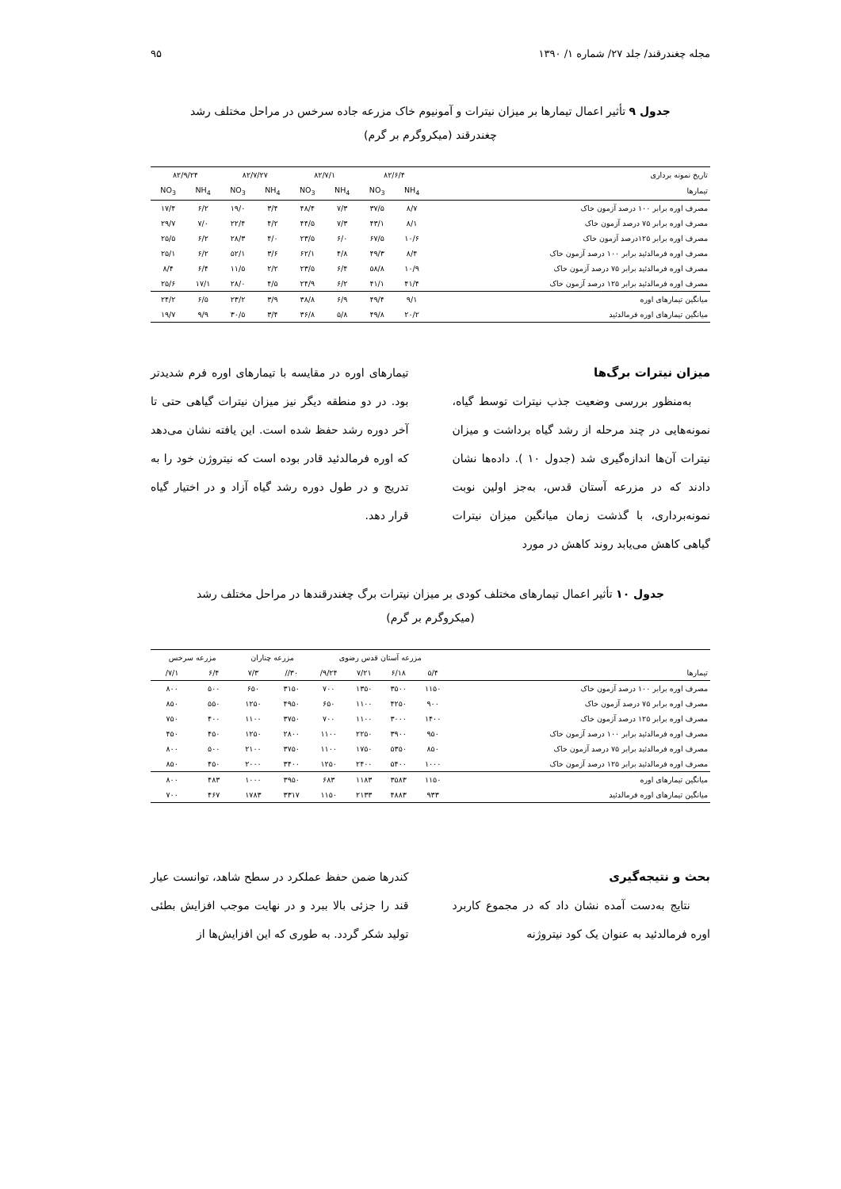مجله چغندرقند/ جلد ۲۷/ شماره ۱/ ۱۳۹۰ ۹۵
جدول ۹ تأثیر اعمال تیمارها بر میزان نیترات و آمونیوم خاک مزرعه جاده سرخس در مراحل مختلف رشد چغندرقند (میکروگرم بر گرم)
| تاریخ نمونه برداری | ۸۲/۶/۴ | | ۸۲/۷/۱ | | ۸۲/۷/۲۷ | | ۸۲/۹/۲۴ | |
| تیمارها | NH<sub>4</sub> | NO<sub>3</sub> | NH<sub>4</sub> | NO<sub>3</sub> | NH<sub>4</sub> | NO<sub>3</sub> | NH<sub>4</sub> | NO<sub>3</sub> |
| مصرف اوره برابر ۱۰۰ درصد آزمون خاک | ۸/۷ | ۳۷/۵ | ۷/۳ | ۴۸/۴ | ۳/۴ | ۱۹/۰ | ۶/۲ | ۱۷/۴ |
| مصرف اوره برابر ۷۵ درصد آزمون خاک | ۸/۱ | ۴۳/۱ | ۷/۳ | ۴۴/۵ | ۴/۲ | ۲۲/۴ | ۷/۰ | ۲۹/۷ |
| مصرف اوره برابر ۱۲۵درصد آزمون خاک | ۱۰/۶ | ۶۷/۵ | ۶/۰ | ۲۳/۵ | ۴/۰ | ۲۸/۳ | ۶/۲ | ۲۵/۵ |
| مصرف اوره فرمالدئید برابر ۱۰۰ درصد آزمون خاک | ۸/۴ | ۴۹/۳ | ۴/۸ | ۶۲/۱ | ۳/۶ | ۵۲/۱ | ۶/۲ | ۲۵/۱ |
| مصرف اوره فرمالدئید برابر ۷۵ درصد آزمون خاک | ۱۰/۹ | ۵۸/۸ | ۶/۴ | ۲۳/۵ | ۲/۲ | ۱۱/۵ | ۶/۴ | ۸/۴ |
| مصرف اوره فرمالدئید برابر ۱۲۵ درصد آزمون خاک | ۴۱/۴ | ۴۱/۱ | ۶/۲ | ۲۴/۹ | ۴/۵ | ۲۸/۰ | ۱۷/۱ | ۲۵/۶ |
| میانگین تیمارهای اوره | ۹/۱ | ۴۹/۴ | ۶/۹ | ۳۸/۸ | ۳/۹ | ۲۳/۲ | ۶/۵ | ۲۴/۲ |
| میانگین تیمارهای اوره فرمالدئید | ۲۰/۲ | ۴۹/۸ | ۵/۸ | ۳۶/۸ | ۳/۴ | ۳۰/۵ | ۹/۹ | ۱۹/۷ |
میزان نیترات برگ‌ها
به‌منظور بررسی وضعیت جذب نیترات توسط گیاه، نمونه‌هایی در چند مرحله از رشد گیاه برداشت و میزان نیترات آن‌ها اندازه‌گیری شد (جدول ۱۰ ). داده‌ها نشان دادند که در مزرعه آستان قدس، به‌جز اولین نوبت نمونه‌برداری، با گذشت زمان میانگین میزان نیترات گیاهی کاهش می‌یابد روند کاهش در مورد
تیمارهای اوره در مقایسه با تیمارهای اوره فرم شدیدتر بود. در دو منطقه دیگر نیز میزان نیترات گیاهی حتی تا آخر دوره رشد حفظ شده است. این یافته نشان می‌دهد که اوره فرمالدئید قادر بوده است که نیتروژن خود را به تدریج و در طول دوره رشد گیاه آزاد و در اختیار گیاه قرار دهد.
جدول ۱۰ تأثیر اعمال تیمارهای مختلف کودی بر میزان نیترات برگ چغندرقندها در مراحل مختلف رشد (میکروگرم بر گرم)
| تیمارها | مزرعه آستان قدس رضوی | | | | مزرعه چناران | | مزرعه سرخس | |
| | ۵/۴ | ۶/۱۸ | ۷/۲۱ | ۹/۲۴/ | ۳۰// | ۷/۳ | ۶/۴ | ۷/۱/ |
| مصرف اوره برابر ۱۰۰ درصد آزمون خاک | ۱۱۵۰ | ۳۵۰۰ | ۱۳۵۰ | ۷۰۰ | ۳۱۵۰ | ۶۵۰ | ۵۰۰ | ۸۰۰ |
| مصرف اوره برابر ۷۵ درصد آزمون خاک | ۹۰۰ | ۴۲۵۰ | ۱۱۰۰ | ۶۵۰ | ۴۹۵۰ | ۱۲۵۰ | ۵۵۰ | ۸۵۰ |
| مصرف اوره برابر ۱۲۵ درصد آزمون خاک | ۱۴۰۰ | ۳۰۰۰ | ۱۱۰۰ | ۷۰۰ | ۳۷۵۰ | ۱۱۰۰ | ۴۰۰ | ۷۵۰ |
| مصرف اوره فرمالدئید برابر ۱۰۰ درصد آزمون خاک | ۹۵۰ | ۳۹۰۰ | ۲۲۵۰ | ۱۱۰۰ | ۲۸۰۰ | ۱۲۵۰ | ۴۵۰ | ۴۵۰ |
| مصرف اوره فرمالدئید برابر ۷۵ درصد آزمون خاک | ۸۵۰ | ۵۳۵۰ | ۱۷۵۰ | ۱۱۰۰ | ۳۷۵۰ | ۲۱۰۰ | ۵۰۰ | ۸۰۰ |
| مصرف اوره فرمالدئید برابر ۱۲۵ درصد آزمون خاک | ۱۰۰۰ | ۵۴۰۰ | ۲۴۰۰ | ۱۲۵۰ | ۳۴۰۰ | ۲۰۰۰ | ۴۵۰ | ۸۵۰ |
| میانگین تیمارهای اوره | ۱۱۵۰ | ۳۵۸۳ | ۱۱۸۳ | ۶۸۳ | ۳۹۵۰ | ۱۰۰۰ | ۴۸۳ | ۸۰۰ |
| میانگین تیمارهای اوره فرمالدئید | ۹۳۳ | ۴۸۸۳ | ۲۱۳۳ | ۱۱۵۰ | ۳۳۱۷ | ۱۷۸۳ | ۴۶۷ | ۷۰۰ |
بحث و نتیجه‌گیری
نتایج به‌دست آمده نشان داد که در مجموع کاربرد اوره فرمالدئید به عنوان یک کود نیتروژنه
کندرها ضمن حفظ عملکرد در سطح شاهد، توانست عیار قند را جزئی بالا ببرد و در نهایت موجب افزایش بطئی تولید شکر گردد. به طوری که این افزایش‌ها از